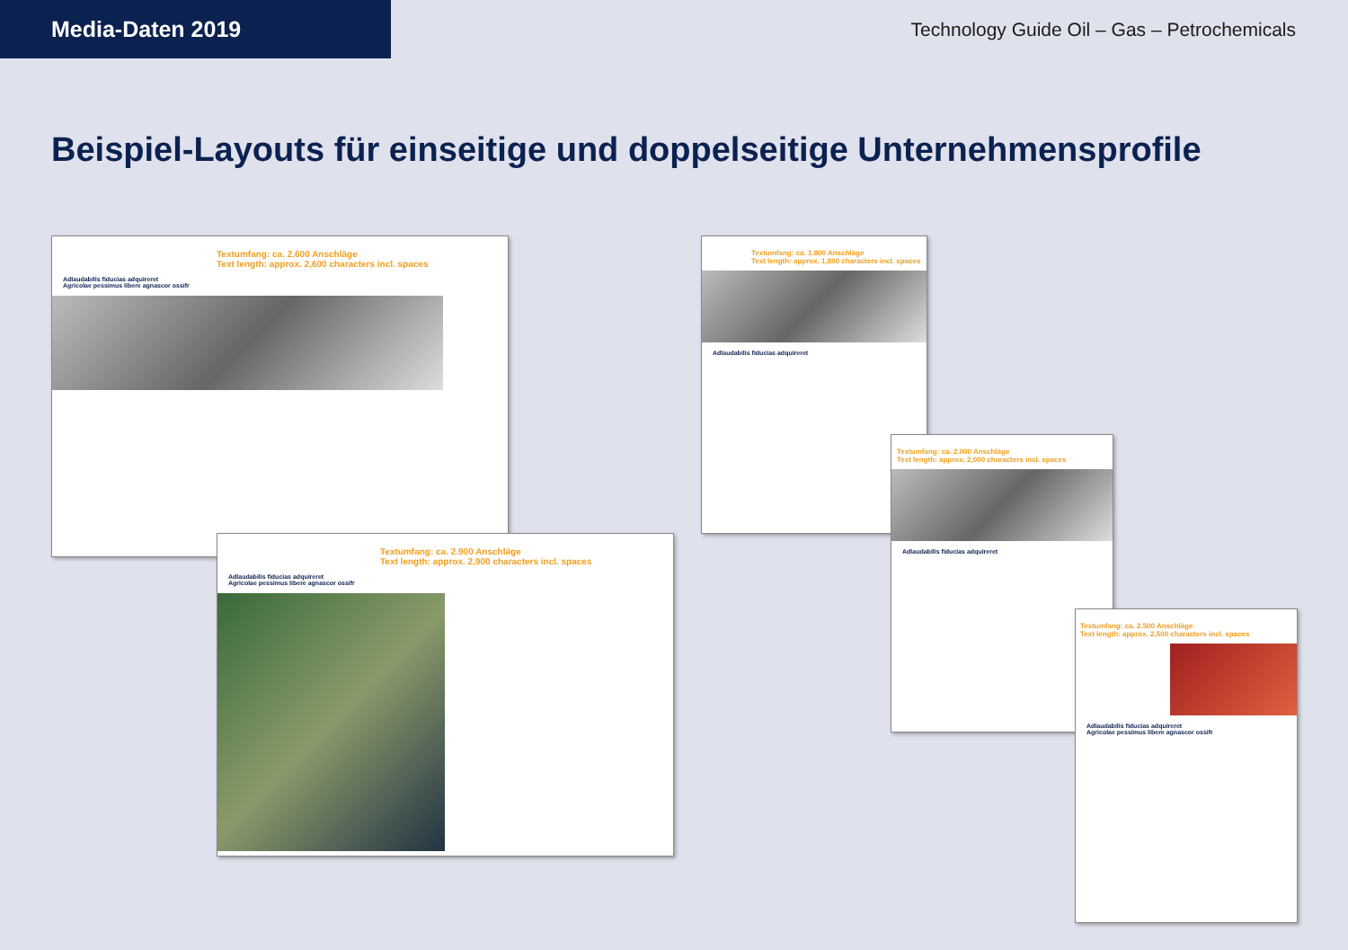Media-Daten 2019
Technology Guide Oil – Gas – Petrochemicals
Beispiel-Layouts für einseitige und doppelseitige Unternehmensprofile
Textumfang: ca. 2.600 Anschläge
Text length: approx. 2,600 characters incl. spaces
Adlaudabilis fiducias adquireret
Agricolae pessimus libere agnascor ossifr
Textumfang: ca. 1.800 Anschläge
Text length: approx. 1,800 characters incl. spaces
Adlaudabilis fiducias adquireret
Textumfang: ca. 2.000 Anschläge
Text length: approx. 2,000 characters incl. spaces
Adlaudabilis fiducias adquireret
Textumfang: ca. 2.900 Anschläge
Text length: approx. 2,900 characters incl. spaces
Adlaudabilis fiducias adquireret
Agricolae pessimus libere agnascor ossifr
Textumfang: ca. 2.500 Anschläge
Text length: approx. 2,500 characters incl. spaces
Adlaudabilis fiducias adquireret
Agricolae pessimus libere agnascor ossifr